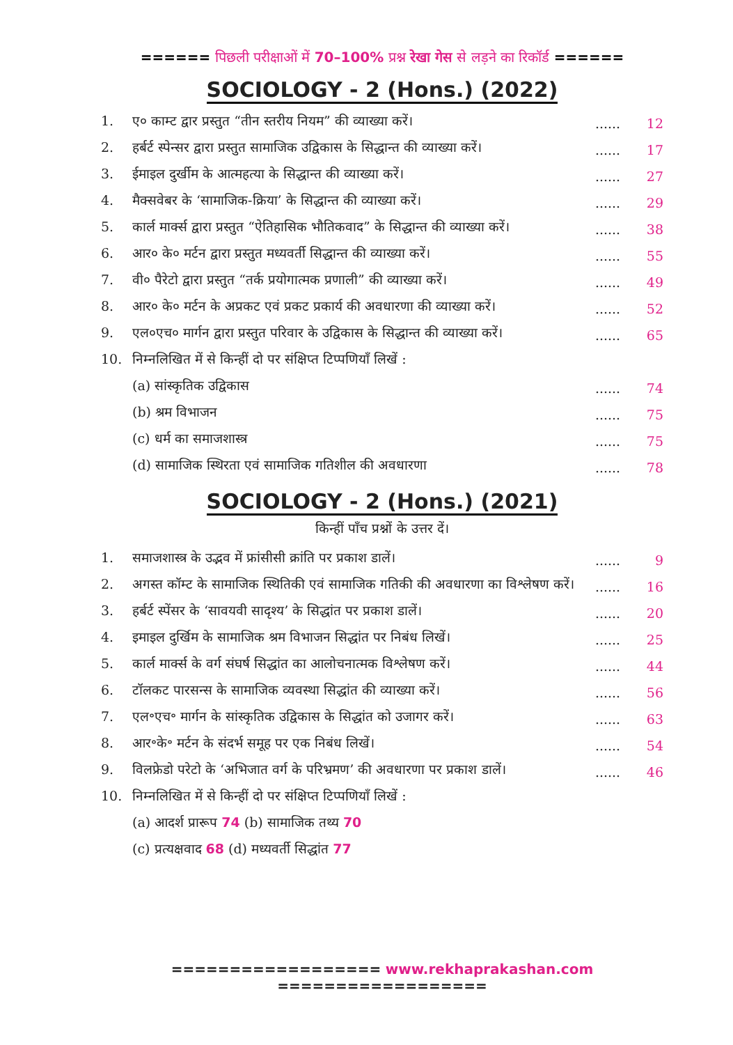====== पिछली परीक्षाओं में 70–100% प्रश्न रेखा गेस से लड़ने का रिकॉर्ड ======
SOCIOLOGY - 2 (Hons.) (2022)
| 1. | ए० काम्ट द्वार प्रस्तुत “तीन स्तरीय नियम” की व्याख्या करें। | ...... | 12 |
| 2. | हर्बर्ट स्पेन्सर द्वारा प्रस्तुत सामाजिक उद्विकास के सिद्धान्त की व्याख्या करें। | ...... | 17 |
| 3. | ईमाइल दुर्खीम के आत्महत्या के सिद्धान्त की व्याख्या करें। | ...... | 27 |
| 4. | मैक्सवेबर के ‘सामाजिक-क्रिया’ के सिद्धान्त की व्याख्या करें। | ...... | 29 |
| 5. | कार्ल मार्क्स द्वारा प्रस्तुत “ऐतिहासिक भौतिकवाद” के सिद्धान्त की व्याख्या करें। | ...... | 38 |
| 6. | आर० के० मर्टन द्वारा प्रस्तुत मध्यवर्ती सिद्धान्त की व्याख्या करें। | ...... | 55 |
| 7. | वी० पैरेटो द्वारा प्रस्तुत “तर्क प्रयोगात्मक प्रणाली” की व्याख्या करें। | ...... | 49 |
| 8. | आर० के० मर्टन के अप्रकट एवं प्रकट प्रकार्य की अवधारणा की व्याख्या करें। | ...... | 52 |
| 9. | एल०एच० मार्गन द्वारा प्रस्तुत परिवार के उद्विकास के सिद्धान्त की व्याख्या करें। | ...... | 65 |
| 10. | निम्नलिखित में से किन्हीं दो पर संक्षिप्त टिप्पणियाँ लिखें : | | |
| | (a) सांस्कृतिक उद्विकास | ...... | 74 |
| | (b) श्रम विभाजन | ...... | 75 |
| | (c) धर्म का समाजशास्त्र | ...... | 75 |
| | (d) सामाजिक स्थिरता एवं सामाजिक गतिशील की अवधारणा | ...... | 78 |
SOCIOLOGY - 2 (Hons.) (2021)
किन्हीं पाँच प्रश्नों के उत्तर दें।
| 1. | समाजशास्त्र के उद्भव में फ्रांसीसी क्रांति पर प्रकाश डालें। | ...... | 9 |
| 2. | अगस्त कॉम्ट के सामाजिक स्थितिकी एवं सामाजिक गतिकी की अवधारणा का विश्लेषण करें। | ...... | 16 |
| 3. | हर्बर्ट स्पेंसर के ‘सावयवी सादृश्य’ के सिद्धांत पर प्रकाश डालें। | ...... | 20 |
| 4. | इमाइल दुर्खिम के सामाजिक श्रम विभाजन सिद्धांत पर निबंध लिखें। | ...... | 25 |
| 5. | कार्ल मार्क्स के वर्ग संघर्ष सिद्धांत का आलोचनात्मक विश्लेषण करें। | ...... | 44 |
| 6. | टॉलकट पारसन्स के सामाजिक व्यवस्था सिद्धांत की व्याख्या करें। | ...... | 56 |
| 7. | एल॰एच॰ मार्गन के सांस्कृतिक उद्विकास के सिद्धांत को उजागर करें। | ...... | 63 |
| 8. | आर॰के॰ मर्टन के संदर्भ समूह पर एक निबंध लिखें। | ...... | 54 |
| 9. | विलफ्रेडो परेटो के ‘अभिजात वर्ग के परिभ्रमण’ की अवधारणा पर प्रकाश डालें। | ...... | 46 |
| 10. | निम्नलिखित में से किन्हीं दो पर संक्षिप्त टिप्पणियाँ लिखें : | | |
| | (a) आदर्श प्रारूप 74 (b) सामाजिक तथ्य 70 | | |
| | (c) प्रत्यक्षवाद 68 (d) मध्यवर्ती सिद्धांत 77 | | |
================== www.rekhaprakashan.com ==================